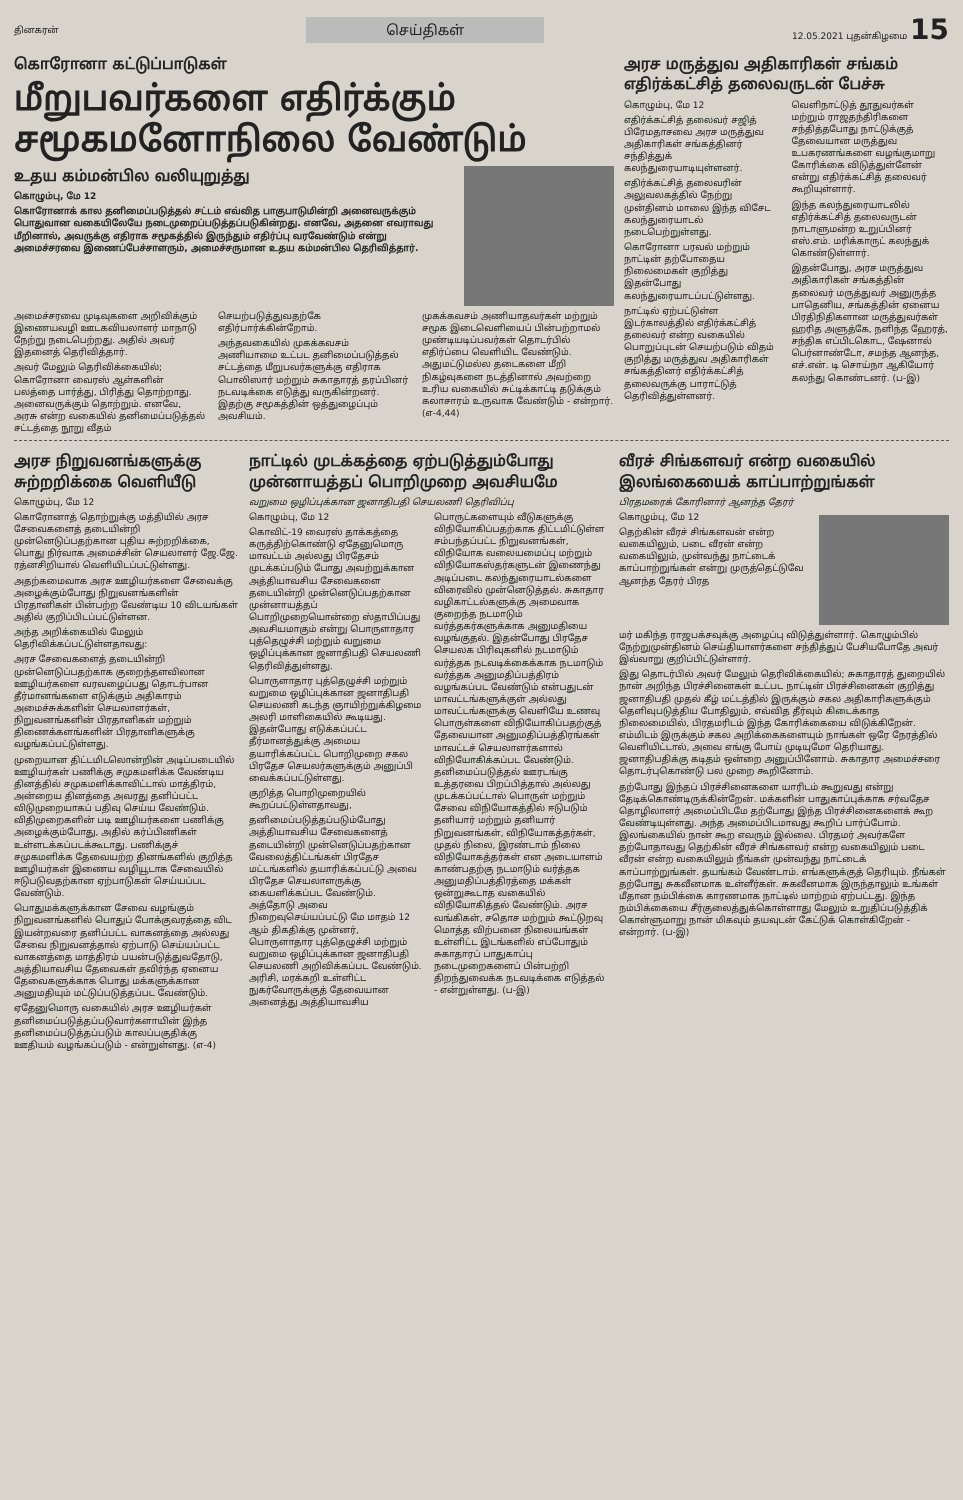தினகரன் செய்திகள் 12.05.2021 புதன்கிழமை 15
கொரோனா கட்டுப்பாடுகள்
மீறுபவர்களை எதிர்க்கும் சமூகமனோநிலை வேண்டும்
உதய கம்மன்பில வலியுறுத்து
கொழும்பு, மே 12
கொரோனாக் கால தனிமைப்படுத்தல் சட்டம் எவ்வித பாகுபாடுமின்றி அனைவருக்கும் பொதுவான வகையிலேயே நடைமுறைப்படுத்தப்படுகின்றது. எனவே, அதனை எவராவது மீறினால், அவருக்கு எதிராக சமூகத்தில் இருந்தும் எதிர்ப்பு வரவேண்டும் என்று அமைச்சரவை இணைப்பேச்சாளரும், அமைச்சருமான உதய கம்மன்பில தெரிவித்தார்.
அமைச்சரவை முடிவுகளை அறிவிக்கும் இணையவழி ஊடகவியலாளர் மாநாடு நேற்று நடைபெற்றது. அதில் அவர் இதனைத் தெரிவித்தார்.
அவர் மேலும் தெரிவிக்கையில்; கொரோனா வைரஸ் ஆள்களின் பலத்தை பார்த்து, பிரித்து தொற்றாது. அனைவருக்கும் தொற்றும். எனவே, அரசு என்ற வகையில் தனிமைப்படுத்தல் சட்டத்தை நூறு வீதம் செயற்படுத்துவதற்கே எதிர்பார்க்கின்றோம்.
அந்தவகையில் முகக்கவசம் அணியாமை உட்பட தனிமைப்படுத்தல் சட்டத்தை மீறுபவர்களுக்கு எதிராக பொலிஸார் மற்றும் சுகாதாரத் தரப்பினர் நடவடிக்கை எடுத்து வருகின்றனர். இதற்கு சமூகத்தின் ஒத்துழைப்பும் அவசியம்.
முகக்கவசம் அணியாதவர்கள் மற்றும் சமூக இடைவெளியைப் பின்பற்றாமல் முண்டியடிப்பவர்கள் தொடர்பில் எதிர்ப்பை வெளியிட வேண்டும். அதுமட்டுமல்ல தடைகளை மீறி நிகழ்வுகளை நடத்தினால் அவற்றை உரிய வகையில் சுட்டிக்காட்டி தடுக்கும் கலாசாரம் உருவாக வேண்டும் - என்றார். (எ-4,44)
அரச மருத்துவ அதிகாரிகள் சங்கம் எதிர்க்கட்சித் தலைவருடன் பேச்சு
கொழும்பு, மே 12
எதிர்க்கட்சித் தலைவர் சஜித் பிரேமதாசவை அரச மருத்துவ அதிகாரிகள் சங்கத்தினர் சந்தித்துக் கலந்துரையாடியுள்ளனர்.
எதிர்க்கட்சித் தலைவரின் அலுவலகத்தில் நேற்று முன்தினம் மாலை இந்த விசேட கலந்துரையாடல் நடைபெற்றுள்ளது.
கொரோனா பரவல் மற்றும் நாட்டின் தற்போதைய நிலைமைகள் குறித்து இதன்போது கலந்துரையாடப்பட்டுள்ளது.
நாட்டில் ஏற்பட்டுள்ள இடர்காலத்தில் எதிர்க்கட்சித் தலைவர் என்ற வகையில் பொறுப்புடன் செயற்படும் விதம் குறித்து மருத்துவ அதிகாரிகள் சங்கத்தினர் எதிர்க்கட்சித் தலைவருக்கு பாராட்டுத் தெரிவித்துள்ளனர்.
வெளிநாட்டுத் தூதுவர்கள் மற்றும் ராஜதந்திரிகளை சந்தித்தபோது நாட்டுக்குத் தேவையான மருத்துவ உபகரணங்களை வழங்குமாறு கோரிக்கை விடுத்துள்ளேன் என்று எதிர்க்கட்சித் தலைவர் கூறியுள்ளார்.
இந்த கலந்துரையாடலில் எதிர்க்கட்சித் தலைவருடன் நாடாளுமன்ற உறுப்பினர் எஸ்.எம். மரிக்காருட் கலந்துக் கொண்டுள்ளார்.
இதன்போது, அரச மருத்துவ அதிகாரிகள் சங்கத்தின் தலைவர் மருத்துவர் அனுருத்த பாதெனிய, சங்கத்தின் ஏனைய பிரதிநிதிகளான மருத்துவர்கள் ஹரித அளுத்கே, நளிந்த ஹேரத், சந்திக எப்பிடகொட, ஷேனால் பெர்னாண்டோ, சமந்த ஆனந்த, எச்.என். டி சொய்நா ஆகியோர் கலந்து கொண்டனர். (ப-இ)
அரச நிறுவனங்களுக்கு சுற்றறிக்கை வெளியீடு
கொழும்பு, மே 12
கொரோனாத் தொற்றுக்கு மத்தியில் அரச சேவைகளைத் தடையின்றி முன்னெடுப்பதற்கான புதிய சுற்றறிக்கை, பொது நிர்வாக அமைச்சின் செயலாளர் ஜே.ஜே. ரத்னசிறியால் வெளியிடப்பட்டுள்ளது.
அதற்கமைவாக அரச ஊழியர்களை சேவைக்கு அழைக்கும்போது நிறுவனங்களின் பிரதானிகள் பின்பற்ற வேண்டிய 10 விடயங்கள் அதில் குறிப்பிடப்பட்டுள்ளன.
அந்த அறிக்கையில் மேலும் தெரிவிக்கப்பட்டுள்ளதாவது:
அரச சேவைகளைத் தடையின்றி முன்னெடுப்பதற்காக குறைந்தளவிலான ஊழியர்களை வரவழைப்பது தொடர்பான தீர்மானங்களை எடுக்கும் அதிகாரம் அமைச்சுக்களின் செயலாளர்கள், நிறுவனங்களின் பிரதானிகள் மற்றும் திணைக்களங்களின் பிரதானிகளுக்கு வழங்கப்பட்டுள்ளது.
முறையான திட்டமிடலொன்றின் அடிப்படையில் ஊழியர்கள் பணிக்கு சமுகமளிக்க வேண்டிய தினத்தில் சமுகமளிக்காவிட்டால் மாத்திரம், அன்றைய தினத்தை அவரது தனிப்பட்ட விடுமுறையாகப் பதிவு செய்ய வேண்டும். விதிமுறைகளின் படி ஊழியர்களை பணிக்கு அழைக்கும்போது, அதில் கர்ப்பிணிகள் உள்ளடக்கப்படக்கூடாது. பணிக்குச் சமுகமளிக்க தேவையற்ற தினங்களில் குறித்த ஊழியர்கள் இணைய வழியூடாக சேவையில் ஈடுபடுவதற்கான ஏற்பாடுகள் செய்யப்பட வேண்டும்.
பொதுமக்களுக்கான சேவை வழங்கும் நிறுவனங்களில் பொதுப் போக்குவரத்தை விட இயன்றவரை தனிப்பட்ட வாகனத்தை அல்லது சேவை நிறுவனத்தால் ஏற்பாடு செய்யப்பட்ட வாகனத்தை மாத்திரம் பயன்படுத்துவதோடு, அத்தியாவசிய தேவைகள் தவிர்ந்த ஏனைய தேவைகளுக்காக பொது மக்களுக்கான அனுமதியும் மட்டுப்படுத்தப்பட வேண்டும்.
ஏதேனுமொரு வகையில் அரச ஊழியர்கள் தனிமைப்படுத்தப்படுவார்களாயின் இந்த தனிமைப்படுத்தப்படும் காலப்பகுதிக்கு ஊதியம் வழங்கப்படும் - என்றுள்ளது. (எ-4)
நாட்டில் முடக்கத்தை ஏற்படுத்தும்போது முன்னாயத்தப் பொறிமுறை அவசியமே
வறுமை ஒழிப்புக்கான ஜனாதிபதி செயலணி தெரிவிப்பு
கொழும்பு, மே 12
கொவிட்-19 வைரஸ் தாக்கத்தை கருத்திற்கொண்டு ஏதேனுமொரு மாவட்டம் அல்லது பிரதேசம் முடக்கப்படும் போது அவற்றுக்கான அத்தியாவசிய சேவைகளை தடையின்றி முன்னெடுப்பதற்கான முன்னாயத்தப் பொறிமுறையொன்றை ஸ்தாபிப்பது அவசியமாகும் என்று பொருளாதார புத்தெழுச்சி மற்றும் வறுமை ஒழிப்புக்கான ஜனாதிபதி செயலணி தெரிவித்துள்ளது.
பொருளாதார புத்தெழுச்சி மற்றும் வறுமை ஒழிப்புக்கான ஜனாதிபதி செயலணி கடந்த ஞாயிற்றுக்கிழமை அலரி மாளிகையில் கூடியது. இதன்போது எடுக்கப்பட்ட தீர்மானத்துக்கு அமைய தயாரிக்கப்பட்ட பொறிமுறை சகல பிரதேச செயலர்களுக்கும் அனுப்பி வைக்கப்பட்டுள்ளது.
குறித்த பொறிமுறையில் கூறப்பட்டுள்ளதாவது,
தனிமைப்படுத்தப்படும்போது அத்தியாவசிய சேவைகளைத் தடையின்றி முன்னெடுப்பதற்கான வேலைத்திட்டங்கள் பிரதேச மட்டங்களில் தயாரிக்கப்பட்டு அவை பிரதேச செயலாளருக்கு கையளிக்கப்பட வேண்டும். அத்தோடு அவை நிறைவுசெய்யப்பட்டு மே மாதம் 12 ஆம் திகதிக்கு முன்னர், பொருளாதார புத்தெழுச்சி மற்றும் வறுமை ஒழிப்புக்கான ஜனாதிபதி செயலணி அறிவிக்கப்பட வேண்டும். அரிசி, மரக்கறி உள்ளிட்ட நுகர்வோருக்குத் தேவையான அனைத்து அத்தியாவசிய பொருட்களையும் வீடுகளுக்கு விநியோகிப்பதற்காக திட்டமிட்டுள்ள சம்பந்தப்பட்ட நிறுவனங்கள், விநியோக வலையமைப்பு மற்றும் விநியோகஸ்தர்களுடன் இணைந்து அடிப்படை கலந்துரையாடல்களை விரைவில் முன்னெடுத்தல். சுகாதார வழிகாட்டல்களுக்கு அமைவாக குறைந்த நடமாடும் வர்த்தகர்களுக்காக அனுமதியை வழங்குதல். இதன்போது பிரதேச செயலக பிரிவுகளில் நடமாடும் வர்த்தக நடவடிக்கைக்காக நடமாடும் வர்த்தக அனுமதிப்பத்திரம் வழங்கப்பட வேண்டும் என்பதுடன் மாவட்டங்களுக்குள் அல்லது மாவட்டங்களுக்கு வெளியே உணவு பொருள்களை விநியோகிப்பதற்குத் தேவையான அனுமதிப்பத்திரங்கள் மாவட்டச் செயலாளர்களால் விநியோகிக்கப்பட வேண்டும். தனிமைப்படுத்தல் ஊரடங்கு உத்தரவை பிறப்பித்தால் அல்லது முடக்கப்பட்டால் பொருள் மற்றும் சேவை விநியோகத்தில் ஈடுபடும் தனியார் மற்றும் தனியார் நிறுவனங்கள், விநியோகத்தர்கள், முதல் நிலை, இரண்டாம் நிலை விநியோகத்தர்கள் என அடையாளம் காண்பதற்கு நடமாடும் வர்த்தக அனுமதிப்பத்திரத்தை மக்கள் ஒன்றுகூடாத வகையில் விநியோகித்தல் வேண்டும். அரச வங்கிகள், சதொச மற்றும் கூட்டுறவு மொத்த விற்பனை நிலையங்கள் உள்ளிட்ட இடங்களில் எப்போதும் சுகாதாரப் பாதுகாப்பு நடைமுறைகளைப் பின்பற்றி திறந்துவைக்க நடவடிக்கை எடுத்தல் - என்றுள்ளது. (ப-இ)
வீரச் சிங்களவர் என்ற வகையில் இலங்கையைக் காப்பாற்றுங்கள்
பிரதமரைக் கோரினார் ஆனந்த தேரர்
கொழும்பு, மே 12
தெற்கின் வீரச் சிங்களவன் என்ற வகையிலும், படை வீரன் என்ற வகையிலும், முன்வந்து நாட்டைக் காப்பாற்றுங்கள் என்று முருத்தெட்டுவே ஆனந்த தேரர் பிரத
மர் மகிந்த ராஜபக்சவுக்கு அழைப்பு விடுத்துள்ளார். கொழும்பில் நேற்றுமுன்தினம் செய்தியாளர்களை சந்தித்துப் பேசியபோதே அவர் இவ்வாறு குறிப்பிட்டுள்ளார்.
இது தொடர்பில் அவர் மேலும் தெரிவிக்கையில்; சுகாதாரத் துறையில் நான் அறிந்த பிரச்சினைகள் உட்பட நாட்டின் பிரச்சினைகள் குறித்து ஜனாதிபதி முதல் கீழ் மட்டத்தில் இருக்கும் சகல அதிகாரிகளுக்கும் தெளிவுபடுத்திய போதிலும், எவ்வித தீர்வும் கிடைக்காத நிலைமையில், பிரதமரிடம் இந்த கோரிக்கையை விடுக்கிறேன். எம்மிடம் இருக்கும் சகல அறிக்கைகளையும் நாங்கள் ஒரே நேரத்தில் வெளியிட்டால், அவை எங்கு போய் முடியுமோ தெரியாது. ஜனாதிபதிக்கு கடிதம் ஒன்றை அனுப்பினோம். சுகாதார அமைச்சரை தொடர்புகொண்டு பல முறை கூறினோம்.
தற்போது இந்தப் பிரச்சினைகளை யாரிடம் கூறுவது என்று தேடிக்கொண்டிருக்கின்றேன். மக்களின் பாதுகாப்புக்காக சர்வதேச தொழிலாளர் அமைப்பிடமே தற்போது இந்த பிரச்சினைகளைக் கூற வேண்டியுள்ளது. அந்த அமைப்பிடமாவது கூறிப் பார்ப்போம். இலங்கையில் நான் கூற எவரும் இல்லை. பிரதமர் அவர்களே தற்போதாவது தெற்கின் வீரச் சிங்களவர் என்ற வகையிலும் படை வீரன் என்ற வகையிலும் நீங்கள் முன்வந்து நாட்டைக் காப்பாற்றுங்கள். தயங்கம் வேண்டாம். எங்களுக்குத் தெரியும். நீங்கள் தற்போது சுகவீனமாக உள்ளீர்கள். சுகவீனமாக இருந்தாலும் உங்கள் மீதான நம்பிக்கை காரணமாக நாட்டில் மாற்றம் ஏற்பட்டது. இந்த நம்பிக்கையை சீர்குலைத்துக்கொள்ளாது மேலும் உறுதிப்படுத்திக் கொள்ளுமாறு நான் மிகவும் தயவுடன் கேட்டுக் கொள்கிறேன் - என்றார். (ப-இ)